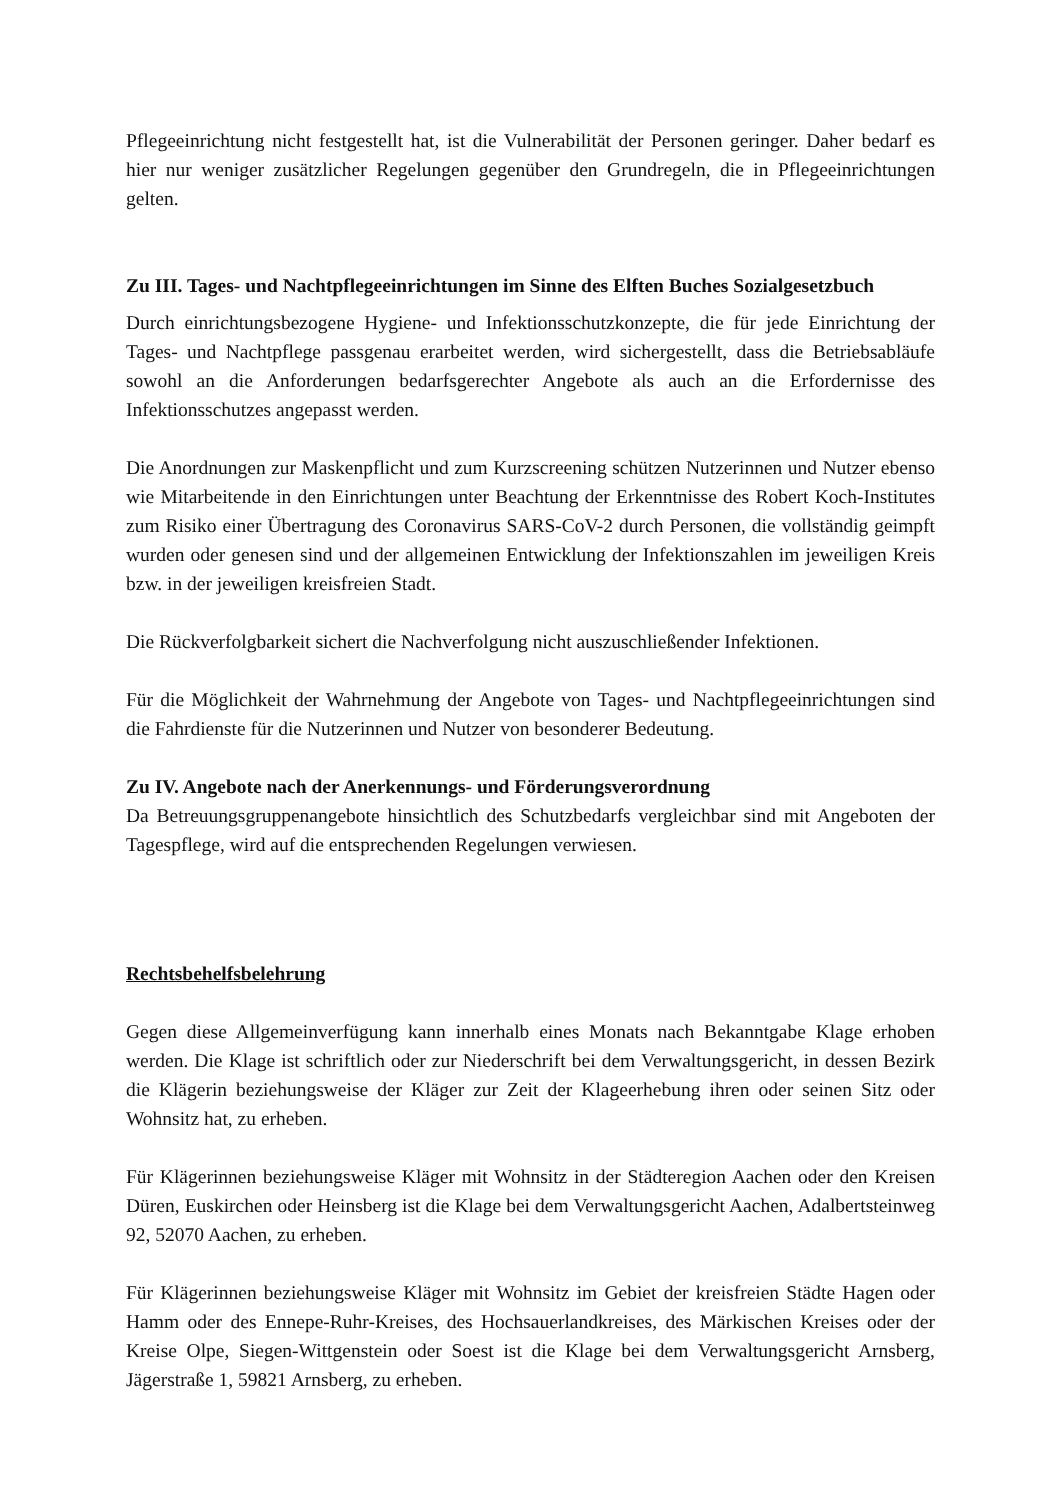Pflegeeinrichtung nicht festgestellt hat, ist die Vulnerabilität der Personen geringer. Daher bedarf es hier nur weniger zusätzlicher Regelungen gegenüber den Grundregeln, die in Pflegeeinrichtungen gelten.
Zu III. Tages- und Nachtpflegeeinrichtungen im Sinne des Elften Buches Sozialgesetzbuch
Durch einrichtungsbezogene Hygiene- und Infektionsschutzkonzepte, die für jede Einrichtung der Tages- und Nachtpflege passgenau erarbeitet werden, wird sichergestellt, dass die Betriebsabläufe sowohl an die Anforderungen bedarfsgerechter Angebote als auch an die Erfordernisse des Infektionsschutzes angepasst werden.
Die Anordnungen zur Maskenpflicht und zum Kurzscreening schützen Nutzerinnen und Nutzer ebenso wie Mitarbeitende in den Einrichtungen unter Beachtung der Erkenntnisse des Robert Koch-Institutes zum Risiko einer Übertragung des Coronavirus SARS-CoV-2 durch Personen, die vollständig geimpft wurden oder genesen sind und der allgemeinen Entwicklung der Infektionszahlen im jeweiligen Kreis bzw. in der jeweiligen kreisfreien Stadt.
Die Rückverfolgbarkeit sichert die Nachverfolgung nicht auszuschließender Infektionen.
Für die Möglichkeit der Wahrnehmung der Angebote von Tages- und Nachtpflegeeinrichtungen sind die Fahrdienste für die Nutzerinnen und Nutzer von besonderer Bedeutung.
Zu IV. Angebote nach der Anerkennungs- und Förderungsverordnung
Da Betreuungsgruppenangebote hinsichtlich des Schutzbedarfs vergleichbar sind mit Angeboten der Tagespflege, wird auf die entsprechenden Regelungen verwiesen.
Rechtsbehelfsbelehrung
Gegen diese Allgemeinverfügung kann innerhalb eines Monats nach Bekanntgabe Klage erhoben werden. Die Klage ist schriftlich oder zur Niederschrift bei dem Verwaltungsgericht, in dessen Bezirk die Klägerin beziehungsweise der Kläger zur Zeit der Klageerhebung ihren oder seinen Sitz oder Wohnsitz hat, zu erheben.
Für Klägerinnen beziehungsweise Kläger mit Wohnsitz in der Städteregion Aachen oder den Kreisen Düren, Euskirchen oder Heinsberg ist die Klage bei dem Verwaltungsgericht Aachen, Adalbertsteinweg 92, 52070 Aachen, zu erheben.
Für Klägerinnen beziehungsweise Kläger mit Wohnsitz im Gebiet der kreisfreien Städte Hagen oder Hamm oder des Ennepe-Ruhr-Kreises, des Hochsauerlandkreises, des Märkischen Kreises oder der Kreise Olpe, Siegen-Wittgenstein oder Soest ist die Klage bei dem Verwaltungsgericht Arnsberg, Jägerstraße 1, 59821 Arnsberg, zu erheben.